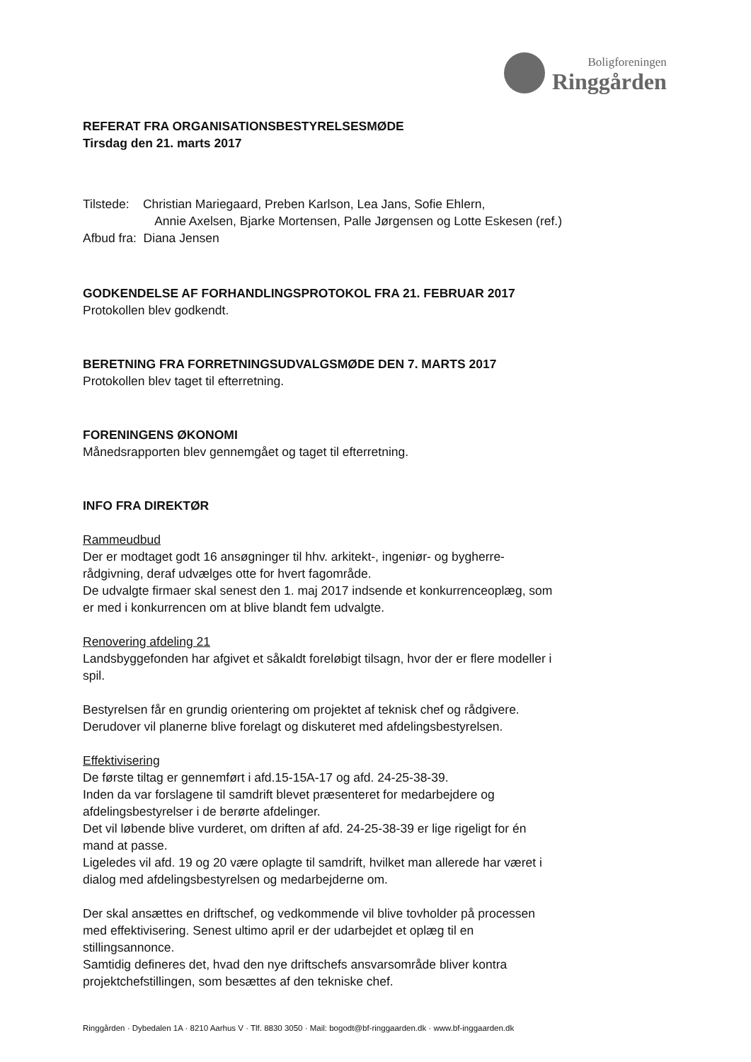Boligforeningen
Ringgården
REFERAT FRA ORGANISATIONSBESTYRELSESMØDE
Tirsdag den 21. marts 2017
Tilstede: Christian Mariegaard, Preben Karlson, Lea Jans, Sofie Ehlern,
Annie Axelsen, Bjarke Mortensen, Palle Jørgensen og Lotte Eskesen (ref.)
Afbud fra: Diana Jensen
GODKENDELSE AF FORHANDLINGSPROTOKOL FRA 21. FEBRUAR 2017
Protokollen blev godkendt.
BERETNING FRA FORRETNINGSUDVALGSMØDE DEN 7. MARTS 2017
Protokollen blev taget til efterretning.
FORENINGENS ØKONOMI
Månedsrapporten blev gennemgået og taget til efterretning.
INFO FRA DIREKTØR
Rammeudbud
Der er modtaget godt 16 ansøgninger til hhv. arkitekt-, ingeniør- og bygherre-
rådgivning, deraf udvælges otte for hvert fagområde.
De udvalgte firmaer skal senest den 1. maj 2017 indsende et konkurrenceoplæg, som
er med i konkurrencen om at blive blandt fem udvalgte.
Renovering afdeling 21
Landsbyggefonden har afgivet et såkaldt foreløbigt tilsagn, hvor der er flere modeller i
spil.
Bestyrelsen får en grundig orientering om projektet af teknisk chef og rådgivere.
Derudover vil planerne blive forelagt og diskuteret med afdelingsbestyrelsen.
Effektivisering
De første tiltag er gennemført i afd.15-15A-17 og afd. 24-25-38-39.
Inden da var forslagene til samdrift blevet præsenteret for medarbejdere og
afdelingsbestyrelser i de berørte afdelinger.
Det vil løbende blive vurderet, om driften af afd. 24-25-38-39 er lige rigeligt for én
mand at passe.
Ligeledes vil afd. 19 og 20 være oplagte til samdrift, hvilket man allerede har været i
dialog med afdelingsbestyrelsen og medarbejderne om.
Der skal ansættes en driftschef, og vedkommende vil blive tovholder på processen
med effektivisering. Senest ultimo april er der udarbejdet et oplæg til en
stillingsannonce.
Samtidig defineres det, hvad den nye driftschefs ansvarsområde bliver kontra
projektchefstillingen, som besættes af den tekniske chef.
Ringgården · Dybedalen 1A · 8210 Aarhus V · Tlf. 8830 3050 · Mail: bogodt@bf-ringgaarden.dk · www.bf-inggaarden.dk